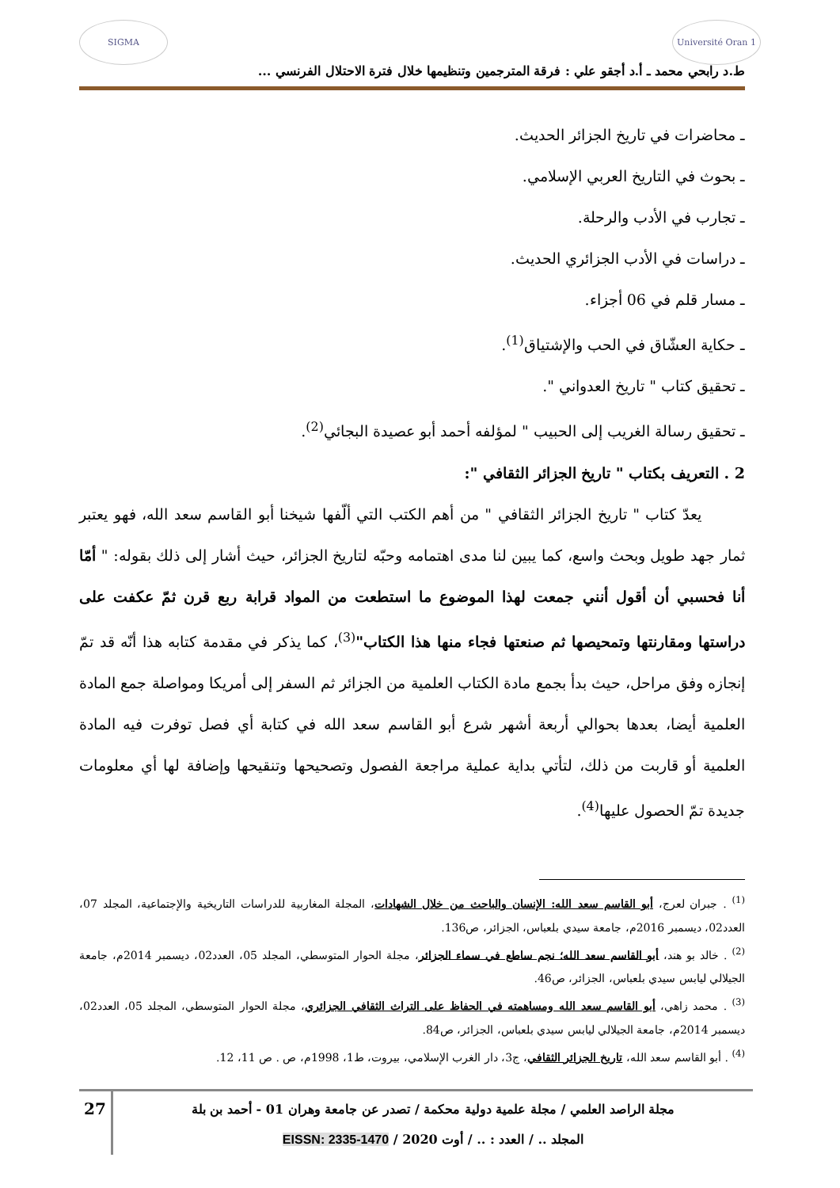Université Oran 1
SIGMA
ط.د رابحي محمد ـ أ.د أجقو علي : فرقة المترجمين وتنظيمها خلال فترة الاحتلال الفرنسي ...
ـ محاضرات في تاريخ الجزائر الحديث.
ـ بحوث في التاريخ العربي الإسلامي.
ـ تجارب في الأدب والرحلة.
ـ دراسات في الأدب الجزائري الحديث.
ـ مسار قلم في 06 أجزاء.
ـ حكاية العشّاق في الحب والإشتياق<sup>(1)</sup>.
ـ تحقيق كتاب " تاريخ العدواني ".
ـ تحقيق رسالة الغريب إلى الحبيب " لمؤلفه أحمد أبو عصيدة البجائي<sup>(2)</sup>.
2 . التعريف بكتاب " تاريخ الجزائر الثقافي ":
يعدّ كتاب " تاريخ الجزائر الثقافي " من أهم الكتب التي ألّفها شيخنا أبو القاسم سعد الله، فهو يعتبر ثمار جهد طويل وبحث واسع، كما يبين لنا مدى اهتمامه وحبّه لتاريخ الجزائر، حيث أشار إلى ذلك بقوله: " أمّا أنا فحسبي أن أقول أنني جمعت لهذا الموضوع ما استطعت من المواد قرابة ربع قرن ثمّ عكفت على دراستها ومقارنتها وتمحيصها ثم صنعتها فجاء منها هذا الكتاب"<sup>(3)</sup>، كما يذكر في مقدمة كتابه هذا أنّه قد تمّ إنجازه وفق مراحل، حيث بدأ بجمع مادة الكتاب العلمية من الجزائر ثم السفر إلى أمريكا ومواصلة جمع المادة العلمية أيضا، بعدها بحوالي أربعة أشهر شرع أبو القاسم سعد الله في كتابة أي فصل توفرت فيه المادة العلمية أو قاربت من ذلك، لتأتي بداية عملية مراجعة الفصول وتصحيحها وتنقيحها وإضافة لها أي معلومات جديدة تمّ الحصول عليها<sup>(4)</sup>.
<sup>(1)</sup> . جبران لعرج، أبو القاسم سعد الله: الإنسان والباحث من خلال الشهادات، المجلة المغاربية للدراسات التاريخية والإجتماعية، المجلد 07، العدد02، ديسمبر 2016م، جامعة سيدي بلعباس، الجزائر، ص136.
<sup>(2)</sup> . خالد بو هند، أبو القاسم سعد الله؛ نجم ساطع في سماء الجزائر، مجلة الحوار المتوسطي، المجلد 05، العدد02، ديسمبر 2014م، جامعة الجيلالي ليابس سيدي بلعباس، الجزائر، ص46.
<sup>(3)</sup> . محمد زاهي، أبو القاسم سعد الله ومساهمته في الحفاظ على التراث الثقافي الجزائري، مجلة الحوار المتوسطي، المجلد 05، العدد02، ديسمبر 2014م، جامعة الجيلالي ليابس سيدي بلعباس، الجزائر، ص84.
<sup>(4)</sup> . أبو القاسم سعد الله، تاريخ الجزائر الثقافي، ج3، دار الغرب الإسلامي، بيروت، ط1، 1998م، ص . ص 11، 12.
مجلة الراصد العلمي / مجلة علمية دولية محكمة / تصدر عن جامعة وهران 01 - أحمد بن بلة
المجلد .. / العدد : .. / أوت 2020 / EISSN: 2335-1470
27